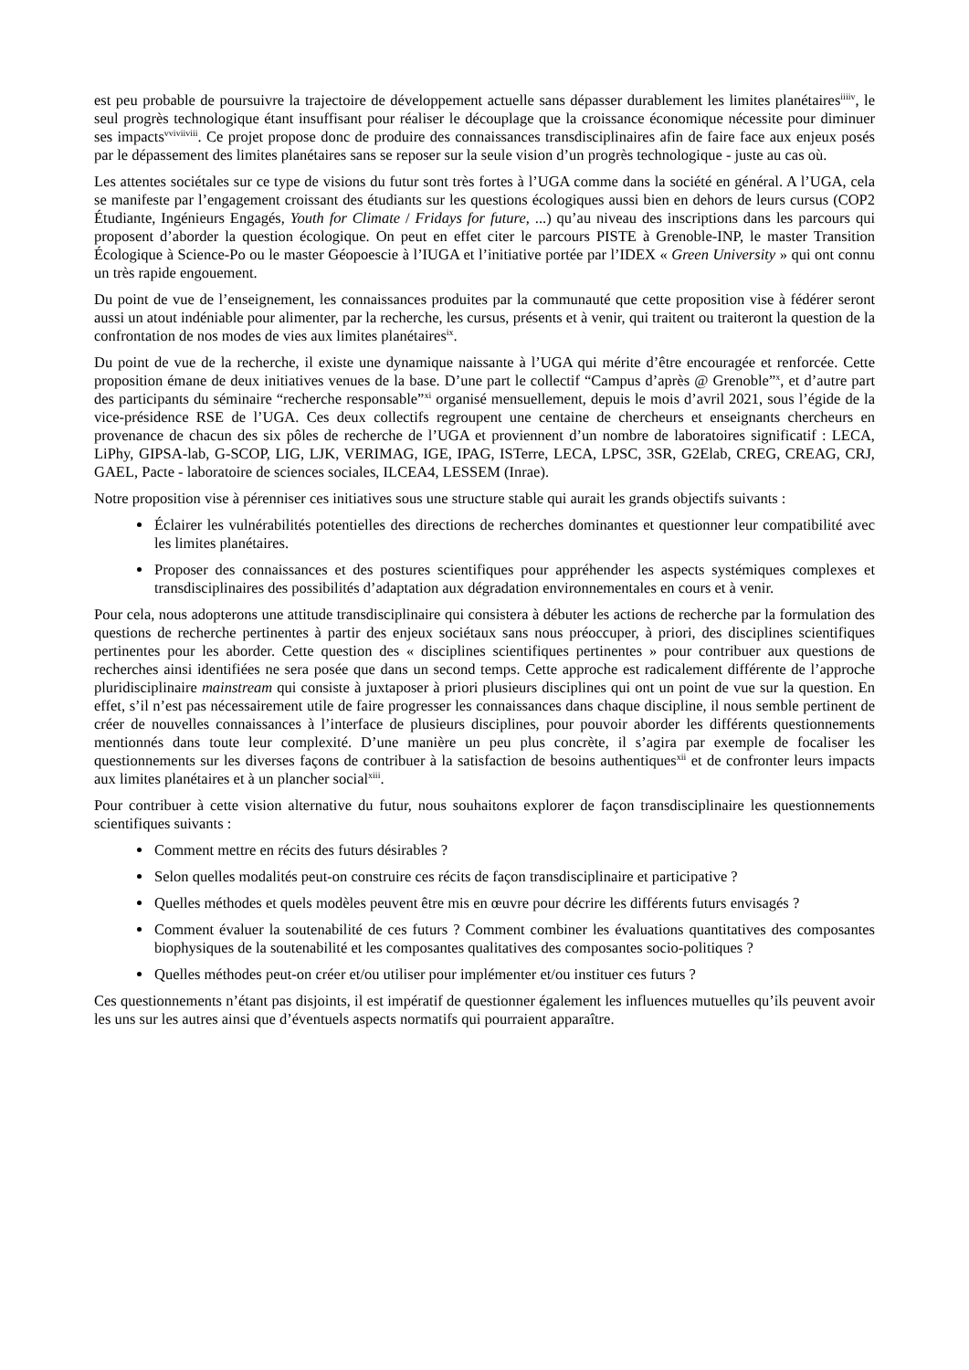est peu probable de poursuivre la trajectoire de développement actuelle sans dépasser durablement les limites planétaires<sup>iiiiv</sup>, le seul progrès technologique étant insuffisant pour réaliser le découplage que la croissance économique nécessite pour diminuer ses impacts<sup>vviviiviii</sup>. Ce projet propose donc de produire des connaissances transdisciplinaires afin de faire face aux enjeux posés par le dépassement des limites planétaires sans se reposer sur la seule vision d’un progrès technologique - juste au cas où.
Les attentes sociétales sur ce type de visions du futur sont très fortes à l’UGA comme dans la société en général. A l’UGA, cela se manifeste par l’engagement croissant des étudiants sur les questions écologiques aussi bien en dehors de leurs cursus (COP2 Étudiante, Ingénieurs Engagés, Youth for Climate / Fridays for future, ...) qu’au niveau des inscriptions dans les parcours qui proposent d’aborder la question écologique. On peut en effet citer le parcours PISTE à Grenoble-INP, le master Transition Écologique à Science-Po ou le master Géopoescie à l’IUGA et l’initiative portée par l’IDEX « Green University » qui ont connu un très rapide engouement.
Du point de vue de l’enseignement, les connaissances produites par la communauté que cette proposition vise à fédérer seront aussi un atout indéniable pour alimenter, par la recherche, les cursus, présents et à venir, qui traitent ou traiteront la question de la confrontation de nos modes de vies aux limites planétaires<sup>ix</sup>.
Du point de vue de la recherche, il existe une dynamique naissante à l’UGA qui mérite d’être encouragée et renforcée. Cette proposition émane de deux initiatives venues de la base. D’une part le collectif “Campus d’après @ Grenoble”<sup>x</sup>, et d’autre part des participants du séminaire “recherche responsable”<sup>xi</sup> organisé mensuellement, depuis le mois d’avril 2021, sous l’égide de la vice-présidence RSE de l’UGA. Ces deux collectifs regroupent une centaine de chercheurs et enseignants chercheurs en provenance de chacun des six pôles de recherche de l’UGA et proviennent d’un nombre de laboratoires significatif : LECA, LiPhy, GIPSA-lab, G-SCOP, LIG, LJK, VERIMAG, IGE, IPAG, ISTerre, LECA, LPSC, 3SR, G2Elab, CREG, CREAG, CRJ, GAEL, Pacte - laboratoire de sciences sociales, ILCEA4, LESSEM (Inrae).
Notre proposition vise à pérenniser ces initiatives sous une structure stable qui aurait les grands objectifs suivants :
Éclairer les vulnérabilités potentielles des directions de recherches dominantes et questionner leur compatibilité avec les limites planétaires.
Proposer des connaissances et des postures scientifiques pour appréhender les aspects systémiques complexes et transdisciplinaires des possibilités d’adaptation aux dégradation environnementales en cours et à venir.
Pour cela, nous adopterons une attitude transdisciplinaire qui consistera à débuter les actions de recherche par la formulation des questions de recherche pertinentes à partir des enjeux sociétaux sans nous préoccuper, à priori, des disciplines scientifiques pertinentes pour les aborder. Cette question des « disciplines scientifiques pertinentes » pour contribuer aux questions de recherches ainsi identifiées ne sera posée que dans un second temps. Cette approche est radicalement différente de l’approche pluridisciplinaire mainstream qui consiste à juxtaposer à priori plusieurs disciplines qui ont un point de vue sur la question. En effet, s’il n’est pas nécessairement utile de faire progresser les connaissances dans chaque discipline, il nous semble pertinent de créer de nouvelles connaissances à l’interface de plusieurs disciplines, pour pouvoir aborder les différents questionnements mentionnés dans toute leur complexité. D’une manière un peu plus concrète, il s’agira par exemple de focaliser les questionnements sur les diverses façons de contribuer à la satisfaction de besoins authentiques<sup>xii</sup> et de confronter leurs impacts aux limites planétaires et à un plancher social<sup>xiii</sup>.
Pour contribuer à cette vision alternative du futur, nous souhaitons explorer de façon transdisciplinaire les questionnements scientifiques suivants :
Comment mettre en récits des futurs désirables ?
Selon quelles modalités peut-on construire ces récits de façon transdisciplinaire et participative ?
Quelles méthodes et quels modèles peuvent être mis en œuvre pour décrire les différents futurs envisagés ?
Comment évaluer la soutenabilité de ces futurs ? Comment combiner les évaluations quantitatives des composantes biophysiques de la soutenabilité et les composantes qualitatives des composantes socio-politiques ?
Quelles méthodes peut-on créer et/ou utiliser pour implémenter et/ou instituer ces futurs ?
Ces questionnements n’étant pas disjoints, il est impératif de questionner également les influences mutuelles qu’ils peuvent avoir les uns sur les autres ainsi que d’éventuels aspects normatifs qui pourraient apparaître.